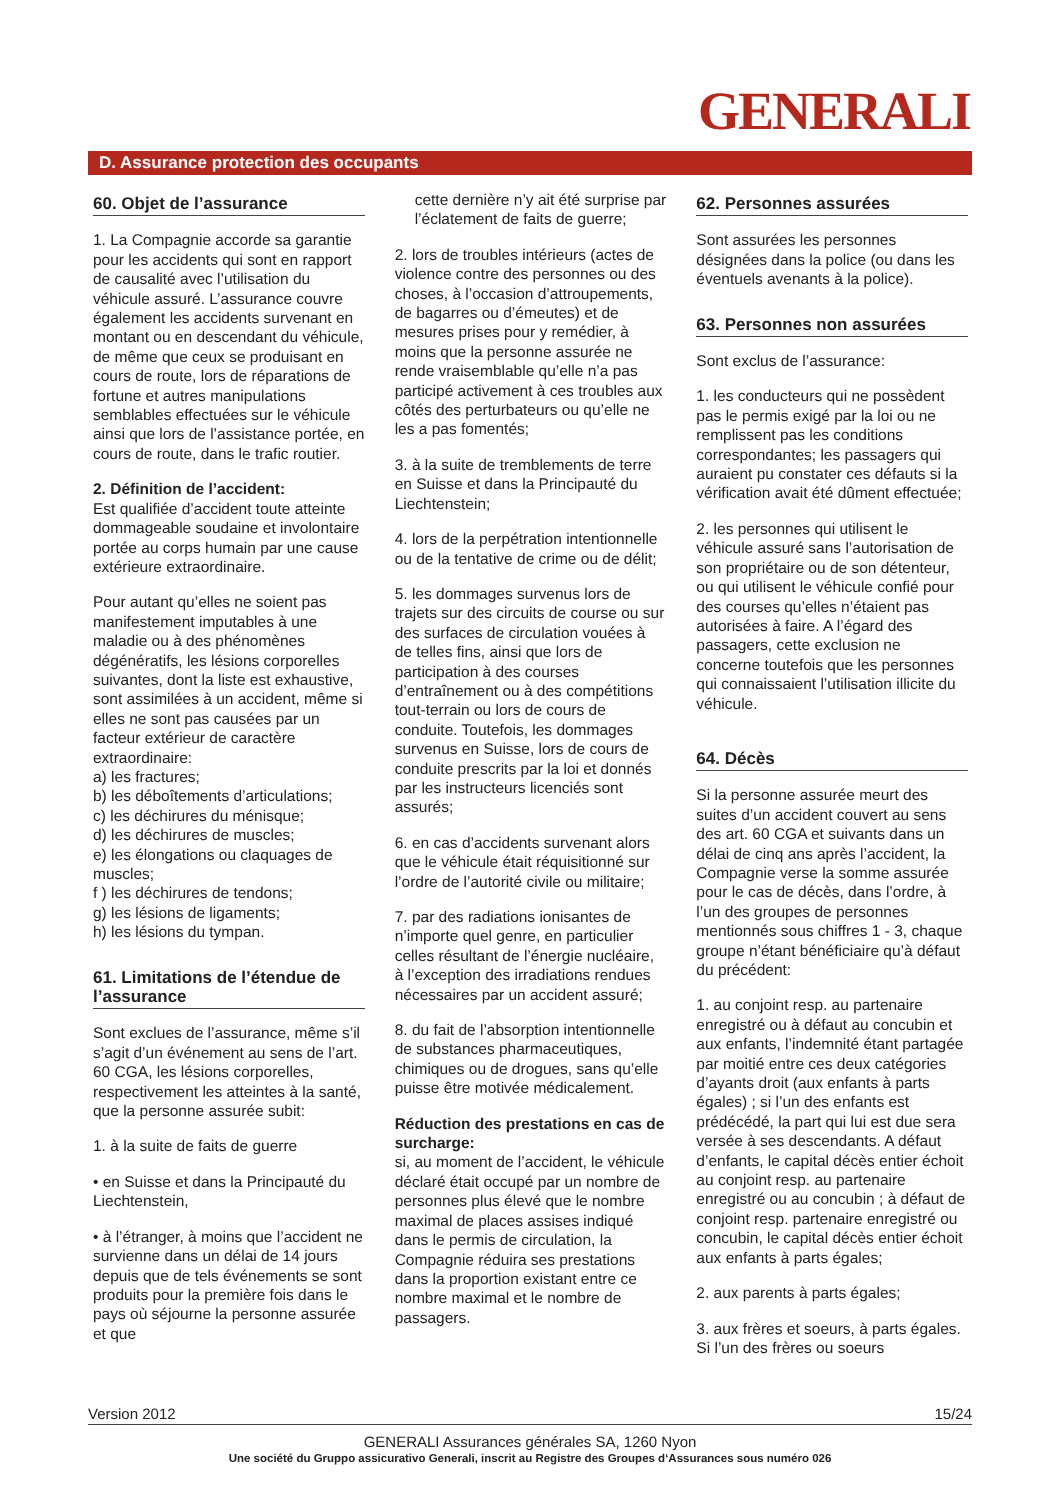GENERALI
D. Assurance protection des occupants
60. Objet de l’assurance
1. La Compagnie accorde sa garantie pour les accidents qui sont en rapport de causalité avec l’utilisation du véhicule assuré. L’assurance couvre également les accidents survenant en montant ou en descendant du véhicule, de même que ceux se produisant en cours de route, lors de réparations de fortune et autres manipulations semblables effectuées sur le véhicule ainsi que lors de l’assistance portée, en cours de route, dans le trafic routier.
2. Définition de l’accident:
Est qualifiée d’accident toute atteinte dommageable soudaine et involontaire portée au corps humain par une cause extérieure extraordinaire.
Pour autant qu’elles ne soient pas manifestement imputables à une maladie ou à des phénomènes dégénératifs, les lésions corporelles suivantes, dont la liste est exhaustive, sont assimilées à un accident, même si elles ne sont pas causées par un facteur extérieur de caractère extraordinaire:
a) les fractures;
b) les déboîtements d’articulations;
c) les déchirures du ménisque;
d) les déchirures de muscles;
e) les élongations ou claquages de muscles;
f ) les déchirures de tendons;
g) les lésions de ligaments;
h) les lésions du tympan.
61. Limitations de l’étendue de l’assurance
Sont exclues de l’assurance, même s’il s’agit d’un événement au sens de l’art. 60 CGA, les lésions corporelles, respectivement les atteintes à la santé, que la personne assurée subit:
1. à la suite de faits de guerre
• en Suisse et dans la Principauté du Liechtenstein,
• à l’étranger, à moins que l’accident ne survienne dans un délai de 14 jours depuis que de tels événements se sont produits pour la première fois dans le pays où séjourne la personne assurée et que
cette dernière n’y ait été surprise par l’éclatement de faits de guerre;
2. lors de troubles intérieurs (actes de violence contre des personnes ou des choses, à l’occasion d’attroupements, de bagarres ou d’émeutes) et de mesures prises pour y remédier, à moins que la personne assurée ne rende vraisemblable qu’elle n’a pas participé activement à ces troubles aux côtés des perturbateurs ou qu’elle ne les a pas fomentés;
3. à la suite de tremblements de terre en Suisse et dans la Principauté du Liechtenstein;
4. lors de la perpétration intentionnelle ou de la tentative de crime ou de délit;
5. les dommages survenus lors de trajets sur des circuits de course ou sur des surfaces de circulation vouées à de telles fins, ainsi que lors de participation à des courses d’entraînement ou à des compétitions tout-terrain ou lors de cours de conduite. Toutefois, les dommages survenus en Suisse, lors de cours de conduite prescrits par la loi et donnés par les instructeurs licenciés sont assurés;
6. en cas d’accidents survenant alors que le véhicule était réquisitionné sur l’ordre de l’autorité civile ou militaire;
7. par des radiations ionisantes de n’importe quel genre, en particulier celles résultant de l’énergie nucléaire, à l’exception des irradiations rendues nécessaires par un accident assuré;
8. du fait de l’absorption intentionnelle de substances pharmaceutiques, chimiques ou de drogues, sans qu’elle puisse être motivée médicalement.
Réduction des prestations en cas de surcharge:
si, au moment de l’accident, le véhicule déclaré était occupé par un nombre de personnes plus élevé que le nombre maximal de places assises indiqué dans le permis de circulation, la Compagnie réduira ses prestations dans la proportion existant entre ce nombre maximal et le nombre de passagers.
62. Personnes assurées
Sont assurées les personnes désignées dans la police (ou dans les éventuels avenants à la police).
63. Personnes non assurées
Sont exclus de l’assurance:
1. les conducteurs qui ne possèdent pas le permis exigé par la loi ou ne remplissent pas les conditions correspondantes; les passagers qui auraient pu constater ces défauts si la vérification avait été dûment effectuée;
2. les personnes qui utilisent le véhicule assuré sans l’autorisation de son propriétaire ou de son détenteur, ou qui utilisent le véhicule confié pour des courses qu’elles n’étaient pas autorisées à faire. A l’égard des passagers, cette exclusion ne concerne toutefois que les personnes qui connaissaient l’utilisation illicite du véhicule.
64. Décès
Si la personne assurée meurt des suites d’un accident couvert au sens des art. 60 CGA et suivants dans un délai de cinq ans après l’accident, la Compagnie verse la somme assurée pour le cas de décès, dans l’ordre, à l’un des groupes de personnes mentionnés sous chiffres 1 - 3, chaque groupe n’étant bénéficiaire qu’à défaut du précédent:
1. au conjoint resp. au partenaire enregistré ou à défaut au concubin et aux enfants, l’indemnité étant partagée par moitié entre ces deux catégories d’ayants droit (aux enfants à parts égales) ; si l’un des enfants est prédécédé, la part qui lui est due sera versée à ses descendants. A défaut d’enfants, le capital décès entier échoit au conjoint resp. au partenaire enregistré ou au concubin ; à défaut de conjoint resp. partenaire enregistré ou concubin, le capital décès entier échoit aux enfants à parts égales;
2. aux parents à parts égales;
3. aux frères et soeurs, à parts égales. Si l’un des frères ou soeurs
Version 2012 15/24
GENERALI Assurances générales SA, 1260 Nyon
Une société du Gruppo assicurativo Generali, inscrit au Registre des Groupes d‘Assurances sous numéro 026